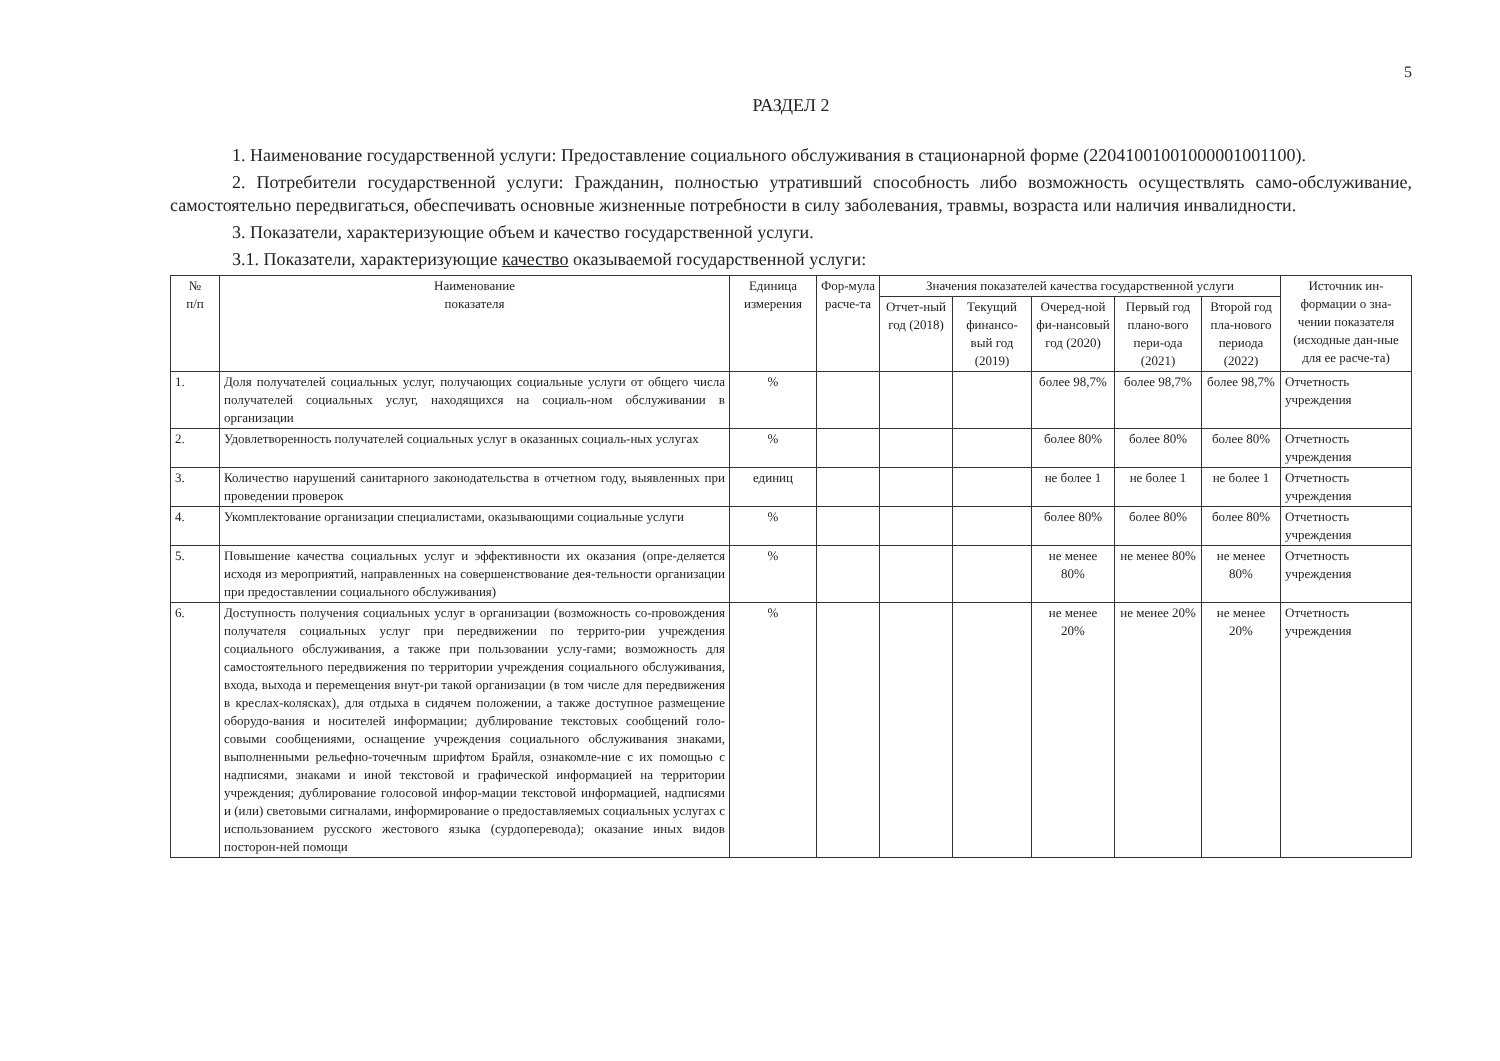5
РАЗДЕЛ 2
1. Наименование государственной услуги: Предоставление социального обслуживания в стационарной форме (22041001001000001001100).
2. Потребители государственной услуги: Гражданин, полностью утративший способность либо возможность осуществлять само-обслуживание, самостоятельно передвигаться, обеспечивать основные жизненные потребности в силу заболевания, травмы, возраста или наличия инвалидности.
3. Показатели, характеризующие объем и качество государственной услуги.
3.1. Показатели, характеризующие качество оказываемой государственной услуги:
| № п/п | Наименование показателя | Единица измерения | Фор-мула расче-та | Значения показателей качества государственной услуги | | | | | Источник ин-формации о зна-чении показателя (исходные дан-ные для ее расче-та) |
| --- | --- | --- | --- | --- | --- | --- | --- | --- | --- |
| | | | | Отчет-ный год (2018) | Текущий финансо-вый год (2019) | Очеред-ной фи-нансовый год (2020) | Первый год плано-вого пери-ода (2021) | Второй год пла-нового периода (2022) | |
| 1. | Доля получателей социальных услуг, получающих социальные услуги от общего числа получателей социальных услуг, находящихся на социаль-ном обслуживании в организации | % | | | | более 98,7% | более 98,7% | более 98,7% | Отчетность учреждения |
| 2. | Удовлетворенность получателей социальных услуг в оказанных социаль-ных услугах | % | | | | более 80% | более 80% | более 80% | Отчетность учреждения |
| 3. | Количество нарушений санитарного законодательства в отчетном году, выявленных при проведении проверок | единиц | | | | не более 1 | не более 1 | не более 1 | Отчетность учреждения |
| 4. | Укомплектование организации специалистами, оказывающими социальные услуги | % | | | | более 80% | более 80% | более 80% | Отчетность учреждения |
| 5. | Повышение качества социальных услуг и эффективности их оказания (опре-деляется исходя из мероприятий, направленных на совершенствование дея-тельности организации при предоставлении социального обслуживания) | % | | | | не менее 80% | не менее 80% | не менее 80% | Отчетность учреждения |
| 6. | Доступность получения социальных услуг в организации (возможность со-провождения получателя социальных услуг при передвижении по террито-рии учреждения социального обслуживания, а также при пользовании услу-гами; возможность для самостоятельного передвижения по территории учреждения социального обслуживания, входа, выхода и перемещения внут-ри такой организации (в том числе для передвижения в креслах-колясках), для отдыха в сидячем положении, а также доступное размещение оборудо-вания и носителей информации; дублирование текстовых сообщений голо-совыми сообщениями, оснащение учреждения социального обслуживания знаками, выполненными рельефно-точечным шрифтом Брайля, ознакомле-ние с их помощью с надписями, знаками и иной текстовой и графической информацией на территории учреждения; дублирование голосовой инфор-мации текстовой информацией, надписями и (или) световыми сигналами, информирование о предоставляемых социальных услугах с использованием русского жестового языка (сурдоперевода); оказание иных видов посторон-ней помощи | % | | | | не менее 20% | не менее 20% | не менее 20% | Отчетность учреждения |